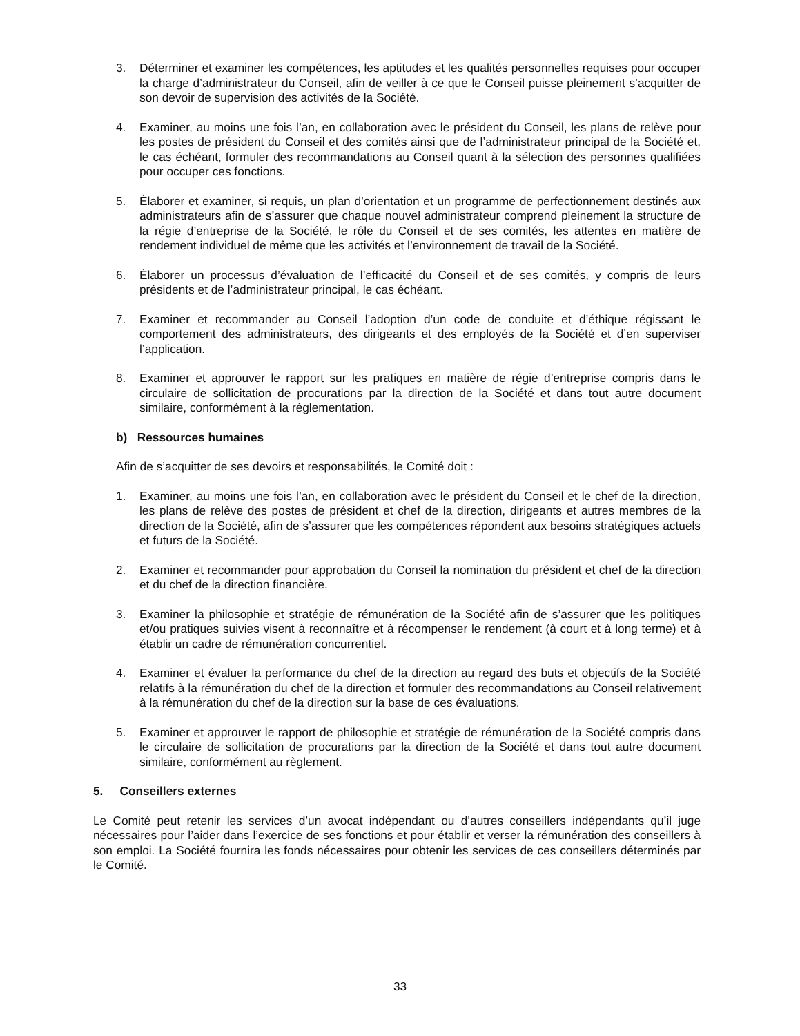3. Déterminer et examiner les compétences, les aptitudes et les qualités personnelles requises pour occuper la charge d’administrateur du Conseil, afin de veiller à ce que le Conseil puisse pleinement s’acquitter de son devoir de supervision des activités de la Société.
4. Examiner, au moins une fois l’an, en collaboration avec le président du Conseil, les plans de relève pour les postes de président du Conseil et des comités ainsi que de l’administrateur principal de la Société et, le cas échéant, formuler des recommandations au Conseil quant à la sélection des personnes qualifiées pour occuper ces fonctions.
5. Élaborer et examiner, si requis, un plan d’orientation et un programme de perfectionnement destinés aux administrateurs afin de s’assurer que chaque nouvel administrateur comprend pleinement la structure de la régie d’entreprise de la Société, le rôle du Conseil et de ses comités, les attentes en matière de rendement individuel de même que les activités et l’environnement de travail de la Société.
6. Élaborer un processus d’évaluation de l’efficacité du Conseil et de ses comités, y compris de leurs présidents et de l’administrateur principal, le cas échéant.
7. Examiner et recommander au Conseil l’adoption d’un code de conduite et d’éthique régissant le comportement des administrateurs, des dirigeants et des employés de la Société et d’en superviser l’application.
8. Examiner et approuver le rapport sur les pratiques en matière de régie d’entreprise compris dans le circulaire de sollicitation de procurations par la direction de la Société et dans tout autre document similaire, conformément à la règlementation.
b) Ressources humaines
Afin de s’acquitter de ses devoirs et responsabilités, le Comité doit :
1. Examiner, au moins une fois l’an, en collaboration avec le président du Conseil et le chef de la direction, les plans de relève des postes de président et chef de la direction, dirigeants et autres membres de la direction de la Société, afin de s’assurer que les compétences répondent aux besoins stratégiques actuels et futurs de la Société.
2. Examiner et recommander pour approbation du Conseil la nomination du président et chef de la direction et du chef de la direction financière.
3. Examiner la philosophie et stratégie de rémunération de la Société afin de s’assurer que les politiques et/ou pratiques suivies visent à reconnaître et à récompenser le rendement (à court et à long terme) et à établir un cadre de rémunération concurrentiel.
4. Examiner et évaluer la performance du chef de la direction au regard des buts et objectifs de la Société relatifs à la rémunération du chef de la direction et formuler des recommandations au Conseil relativement à la rémunération du chef de la direction sur la base de ces évaluations.
5. Examiner et approuver le rapport de philosophie et stratégie de rémunération de la Société compris dans le circulaire de sollicitation de procurations par la direction de la Société et dans tout autre document similaire, conformément au règlement.
5. Conseillers externes
Le Comité peut retenir les services d’un avocat indépendant ou d’autres conseillers indépendants qu’il juge nécessaires pour l’aider dans l’exercice de ses fonctions et pour établir et verser la rémunération des conseillers à son emploi. La Société fournira les fonds nécessaires pour obtenir les services de ces conseillers déterminés par le Comité.
33